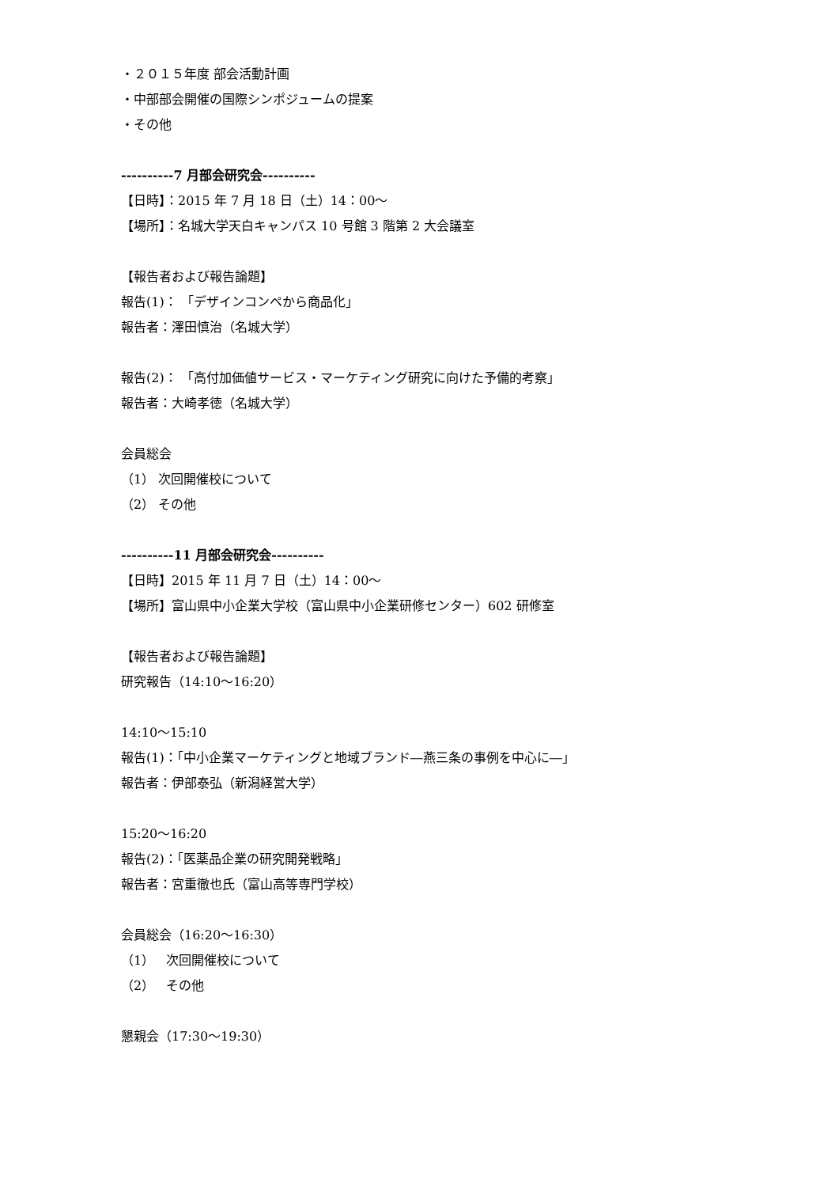・２０１５年度 部会活動計画
・中部部会開催の国際シンポジュームの提案
・その他
----------7 月部会研究会----------
【日時】：2015 年 7 月 18 日（土）14：00～
【場所】：名城大学天白キャンパス 10 号館 3 階第 2 大会議室
【報告者および報告論題】
報告(1)： 「デザインコンペから商品化」
報告者：澤田慎治（名城大学）
報告(2)： 「高付加価値サービス・マーケティング研究に向けた予備的考察」
報告者：大崎孝徳（名城大学）
会員総会
（1） 次回開催校について
（2） その他
----------11 月部会研究会----------
【日時】2015 年 11 月 7 日（土）14：00～
【場所】富山県中小企業大学校（富山県中小企業研修センター）602 研修室
【報告者および報告論題】
研究報告（14:10～16:20）
14:10～15:10
報告(1)：「中小企業マーケティングと地域ブランド―燕三条の事例を中心に―」
報告者：伊部泰弘（新潟経営大学）
15:20～16:20
報告(2)：「医薬品企業の研究開発戦略」
報告者：宮重徹也氏（富山高等専門学校）
会員総会（16:20～16:30）
（1） 次回開催校について
（2） その他
懇親会（17:30～19:30）